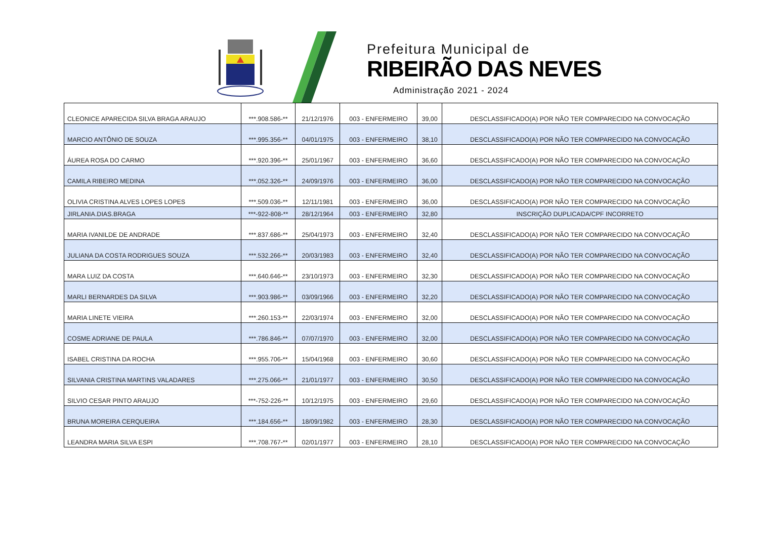Prefeitura Municipal de
RIBEIRÃO DAS NEVES
Administração 2021 - 2024
| CLEONICE APARECIDA SILVA BRAGA ARAUJO | ***.908.586-** | 21/12/1976 | 003 - ENFERMEIRO | 39,00 | DESCLASSIFICADO(A) POR NÃO TER COMPARECIDO NA CONVOCAÇÃO |
| MARCIO ANTÔNIO DE SOUZA | ***.995.356-** | 04/01/1975 | 003 - ENFERMEIRO | 38,10 | DESCLASSIFICADO(A) POR NÃO TER COMPARECIDO NA CONVOCAÇÃO |
| ÁUREA ROSA DO CARMO | ***.920.396-** | 25/01/1967 | 003 - ENFERMEIRO | 36,60 | DESCLASSIFICADO(A) POR NÃO TER COMPARECIDO NA CONVOCAÇÃO |
| CAMILA RIBEIRO MEDINA | ***.052.326-** | 24/09/1976 | 003 - ENFERMEIRO | 36,00 | DESCLASSIFICADO(A) POR NÃO TER COMPARECIDO NA CONVOCAÇÃO |
| OLIVIA CRISTINA ALVES LOPES LOPES | ***.509.036-** | 12/11/1981 | 003 - ENFERMEIRO | 36,00 | DESCLASSIFICADO(A) POR NÃO TER COMPARECIDO NA CONVOCAÇÃO |
| JIRLANIA.DIAS.BRAGA | ***-922-808-** | 28/12/1964 | 003 - ENFERMEIRO | 32,80 | INSCRIÇÃO DUPLICADA/CPF INCORRETO |
| MARIA IVANILDE DE ANDRADE | ***.837.686-** | 25/04/1973 | 003 - ENFERMEIRO | 32,40 | DESCLASSIFICADO(A) POR NÃO TER COMPARECIDO NA CONVOCAÇÃO |
| JULIANA DA COSTA RODRIGUES SOUZA | ***.532.266-** | 20/03/1983 | 003 - ENFERMEIRO | 32,40 | DESCLASSIFICADO(A) POR NÃO TER COMPARECIDO NA CONVOCAÇÃO |
| MARA LUIZ DA COSTA | ***.640.646-** | 23/10/1973 | 003 - ENFERMEIRO | 32,30 | DESCLASSIFICADO(A) POR NÃO TER COMPARECIDO NA CONVOCAÇÃO |
| MARLI BERNARDES DA SILVA | ***.903.986-** | 03/09/1966 | 003 - ENFERMEIRO | 32,20 | DESCLASSIFICADO(A) POR NÃO TER COMPARECIDO NA CONVOCAÇÃO |
| MARIA LINETE VIEIRA | ***.260.153-** | 22/03/1974 | 003 - ENFERMEIRO | 32,00 | DESCLASSIFICADO(A) POR NÃO TER COMPARECIDO NA CONVOCAÇÃO |
| COSME ADRIANE DE PAULA | ***.786.846-** | 07/07/1970 | 003 - ENFERMEIRO | 32,00 | DESCLASSIFICADO(A) POR NÃO TER COMPARECIDO NA CONVOCAÇÃO |
| ISABEL CRISTINA DA ROCHA | ***.955.706-** | 15/04/1968 | 003 - ENFERMEIRO | 30,60 | DESCLASSIFICADO(A) POR NÃO TER COMPARECIDO NA CONVOCAÇÃO |
| SILVANIA CRISTINA MARTINS VALADARES | ***.275.066-** | 21/01/1977 | 003 - ENFERMEIRO | 30,50 | DESCLASSIFICADO(A) POR NÃO TER COMPARECIDO NA CONVOCAÇÃO |
| SILVIO CESAR PINTO ARAUJO | ***-752-226-** | 10/12/1975 | 003 - ENFERMEIRO | 29,60 | DESCLASSIFICADO(A) POR NÃO TER COMPARECIDO NA CONVOCAÇÃO |
| BRUNA MOREIRA CERQUEIRA | ***.184.656-** | 18/09/1982 | 003 - ENFERMEIRO | 28,30 | DESCLASSIFICADO(A) POR NÃO TER COMPARECIDO NA CONVOCAÇÃO |
| LEANDRA MARIA SILVA ESPI | ***.708.767-** | 02/01/1977 | 003 - ENFERMEIRO | 28,10 | DESCLASSIFICADO(A) POR NÃO TER COMPARECIDO NA CONVOCAÇÃO |